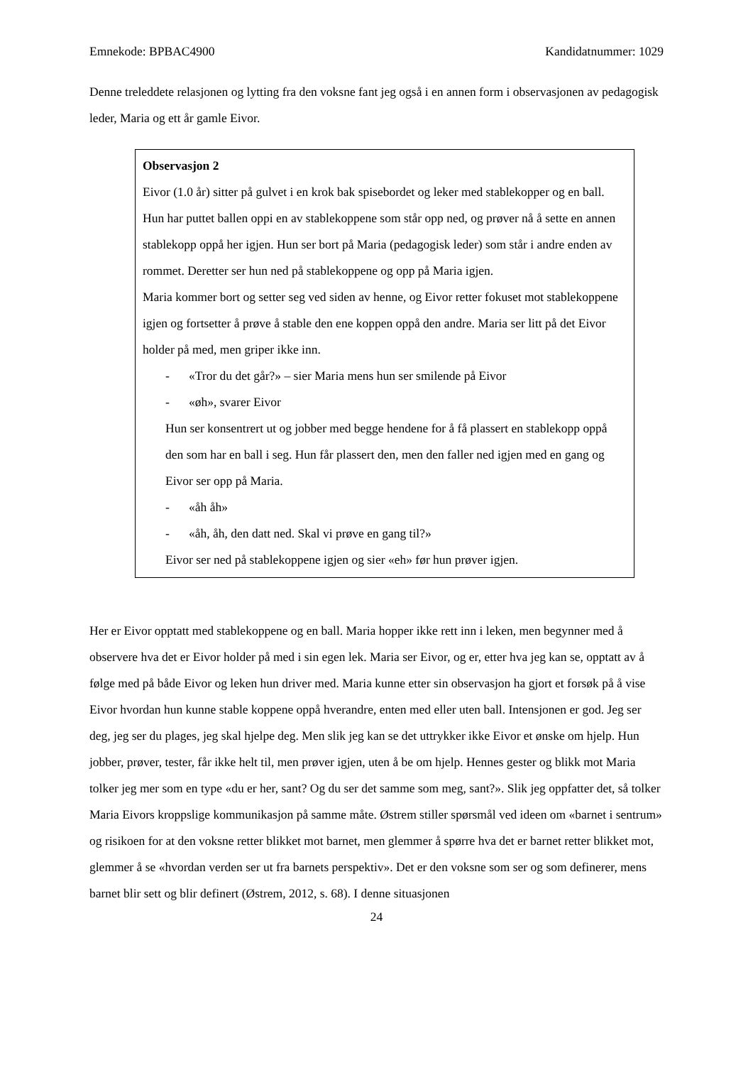Emnekode: BPBAC4900 Kandidatnummer: 1029
Denne treleddete relasjonen og lytting fra den voksne fant jeg også i en annen form i observasjonen av pedagogisk leder, Maria og ett år gamle Eivor.
Observasjon 2
Eivor (1.0 år) sitter på gulvet i en krok bak spisebordet og leker med stablekopper og en ball. Hun har puttet ballen oppi en av stablekoppene som står opp ned, og prøver nå å sette en annen stablekopp oppå her igjen. Hun ser bort på Maria (pedagogisk leder) som står i andre enden av rommet. Deretter ser hun ned på stablekoppene og opp på Maria igjen.
Maria kommer bort og setter seg ved siden av henne, og Eivor retter fokuset mot stablekoppene igjen og fortsetter å prøve å stable den ene koppen oppå den andre. Maria ser litt på det Eivor holder på med, men griper ikke inn.
- «Tror du det går?» – sier Maria mens hun ser smilende på Eivor
- «øh», svarer Eivor
Hun ser konsentrert ut og jobber med begge hendene for å få plassert en stablekopp oppå den som har en ball i seg. Hun får plassert den, men den faller ned igjen med en gang og Eivor ser opp på Maria.
- «åh åh»
- «åh, åh, den datt ned. Skal vi prøve en gang til?»
Eivor ser ned på stablekoppene igjen og sier «eh» før hun prøver igjen.
Her er Eivor opptatt med stablekoppene og en ball. Maria hopper ikke rett inn i leken, men begynner med å observere hva det er Eivor holder på med i sin egen lek. Maria ser Eivor, og er, etter hva jeg kan se, opptatt av å følge med på både Eivor og leken hun driver med. Maria kunne etter sin observasjon ha gjort et forsøk på å vise Eivor hvordan hun kunne stable koppene oppå hverandre, enten med eller uten ball. Intensjonen er god. Jeg ser deg, jeg ser du plages, jeg skal hjelpe deg. Men slik jeg kan se det uttrykker ikke Eivor et ønske om hjelp. Hun jobber, prøver, tester, får ikke helt til, men prøver igjen, uten å be om hjelp. Hennes gester og blikk mot Maria tolker jeg mer som en type «du er her, sant? Og du ser det samme som meg, sant?». Slik jeg oppfatter det, så tolker Maria Eivors kroppslige kommunikasjon på samme måte. Østrem stiller spørsmål ved ideen om «barnet i sentrum» og risikoen for at den voksne retter blikket mot barnet, men glemmer å spørre hva det er barnet retter blikket mot, glemmer å se «hvordan verden ser ut fra barnets perspektiv». Det er den voksne som ser og som definerer, mens barnet blir sett og blir definert (Østrem, 2012, s. 68). I denne situasjonen
24